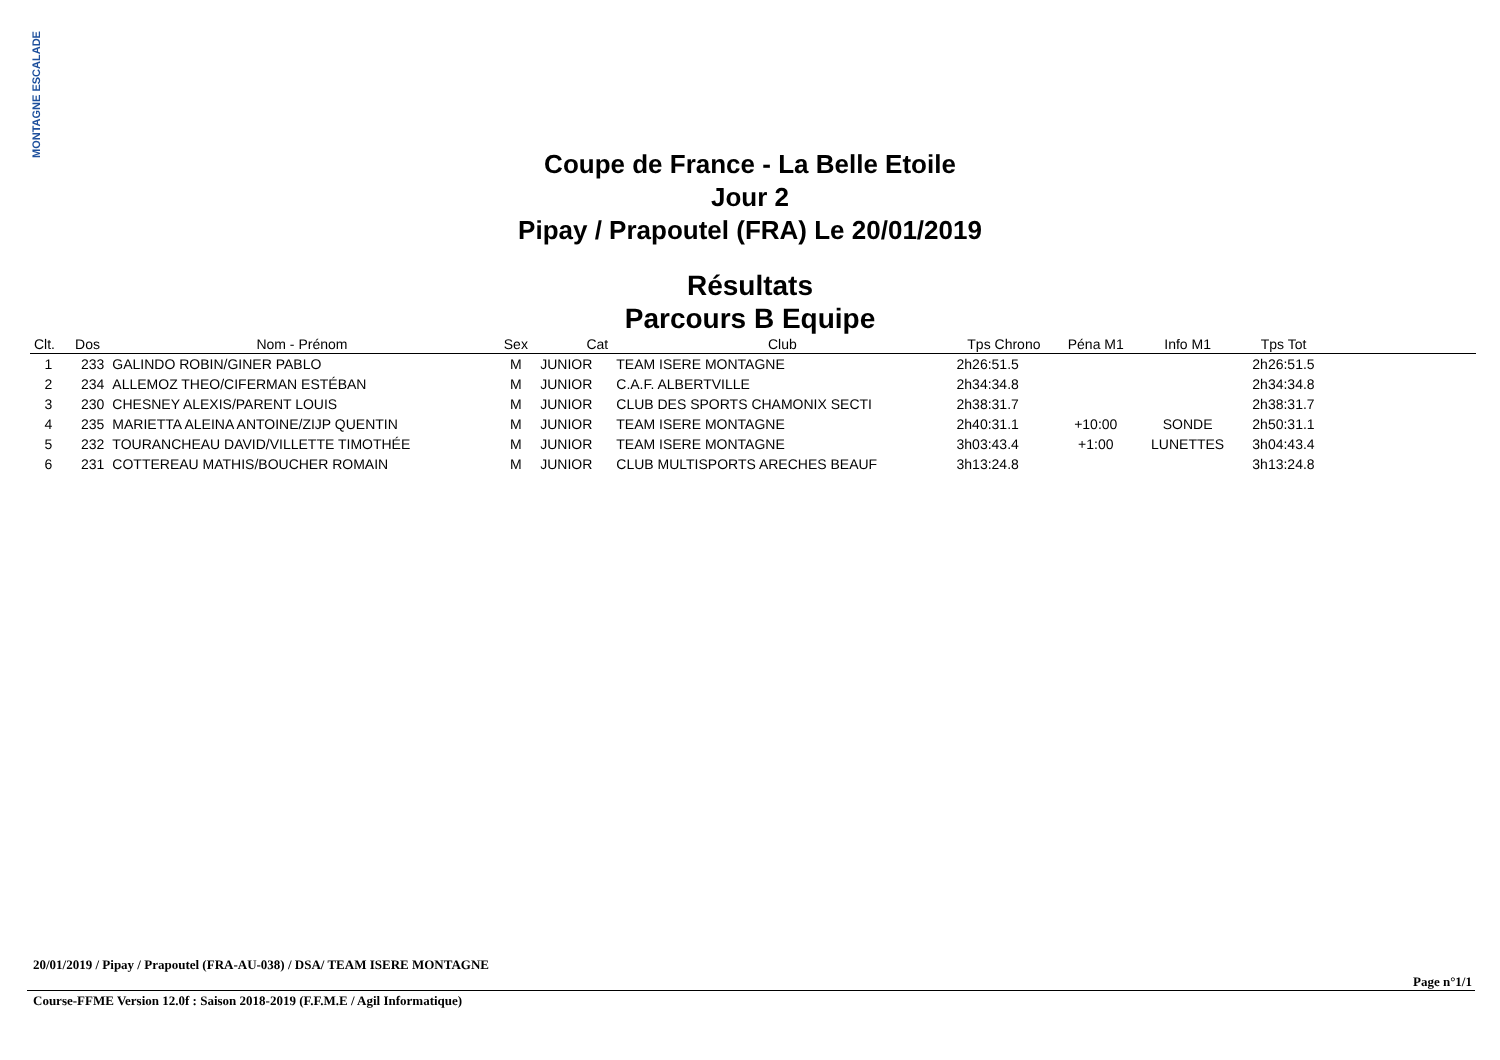MONTAGNE ESCALADE
Coupe de France - La Belle Etoile
Jour 2
Pipay / Prapoutel (FRA) Le 20/01/2019
Résultats
Parcours B Equipe
| Clt. | Dos | Nom - Prénom | Sex | Cat | Club | Tps Chrono | Péna M1 | Info M1 | Tps Tot | |
| --- | --- | --- | --- | --- | --- | --- | --- | --- | --- | --- |
| 1 | 233 | GALINDO ROBIN/GINER PABLO | M | JUNIOR | TEAM ISERE MONTAGNE | 2h26:51.5 | | | 2h26:51.5 | |
| 2 | 234 | ALLEMOZ THEO/CIFERMAN ESTÉBAN | M | JUNIOR | C.A.F. ALBERTVILLE | 2h34:34.8 | | | 2h34:34.8 | |
| 3 | 230 | CHESNEY ALEXIS/PARENT LOUIS | M | JUNIOR | CLUB DES SPORTS CHAMONIX SECTI | 2h38:31.7 | | | 2h38:31.7 | |
| 4 | 235 | MARIETTA ALEINA ANTOINE/ZIJP QUENTIN | M | JUNIOR | TEAM ISERE MONTAGNE | 2h40:31.1 | +10:00 | SONDE | 2h50:31.1 | |
| 5 | 232 | TOURANCHEAU DAVID/VILLETTE TIMOTHÉE | M | JUNIOR | TEAM ISERE MONTAGNE | 3h03:43.4 | +1:00 | LUNETTES | 3h04:43.4 | |
| 6 | 231 | COTTEREAU MATHIS/BOUCHER ROMAIN | M | JUNIOR | CLUB MULTISPORTS ARECHES BEAUF | 3h13:24.8 | | | 3h13:24.8 | |
20/01/2019 / Pipay / Prapoutel (FRA-AU-038) / DSA/ TEAM ISERE MONTAGNE
Page n°1/1
Course-FFME Version 12.0f : Saison 2018-2019 (F.F.M.E / Agil Informatique)